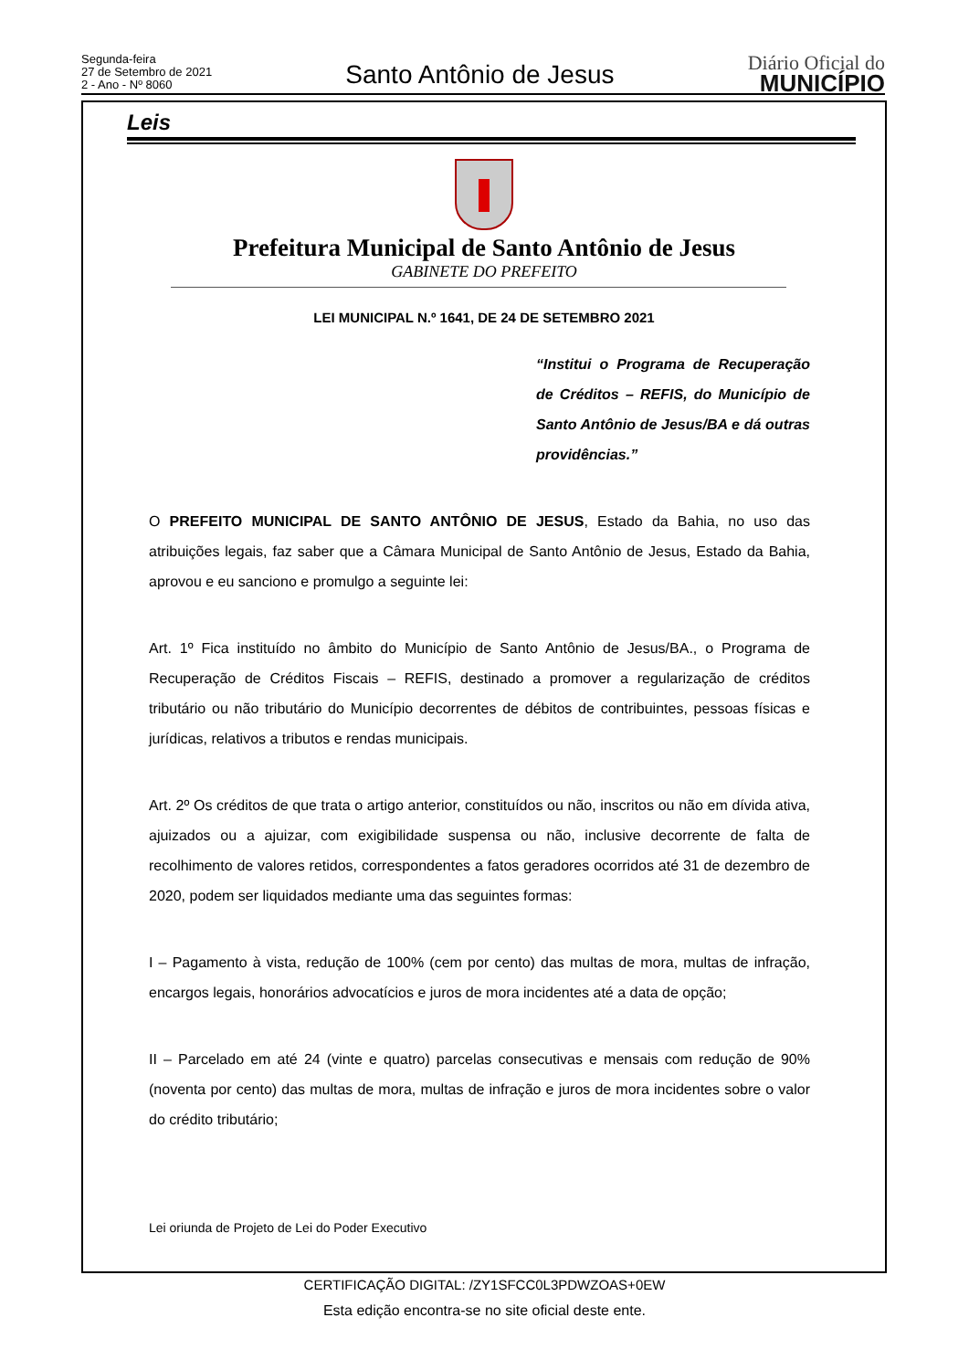Segunda-feira
27 de Setembro de 2021
2 - Ano - Nº 8060
Santo Antônio de Jesus
Diário Oficial do
MUNICÍPIO
Leis
Prefeitura Municipal de Santo Antônio de Jesus
GABINETE DO PREFEITO
LEI MUNICIPAL N.º 1641, DE 24 DE SETEMBRO 2021
“Institui o Programa de Recuperação de Créditos – REFIS, do Município de Santo Antônio de Jesus/BA e dá outras providências.”
O PREFEITO MUNICIPAL DE SANTO ANTÔNIO DE JESUS, Estado da Bahia, no uso das atribuições legais, faz saber que a Câmara Municipal de Santo Antônio de Jesus, Estado da Bahia, aprovou e eu sanciono e promulgo a seguinte lei:
Art. 1º Fica instituído no âmbito do Município de Santo Antônio de Jesus/BA., o Programa de Recuperação de Créditos Fiscais – REFIS, destinado a promover a regularização de créditos tributário ou não tributário do Município decorrentes de débitos de contribuintes, pessoas físicas e jurídicas, relativos a tributos e rendas municipais.
Art. 2º Os créditos de que trata o artigo anterior, constituídos ou não, inscritos ou não em dívida ativa, ajuizados ou a ajuizar, com exigibilidade suspensa ou não, inclusive decorrente de falta de recolhimento de valores retidos, correspondentes a fatos geradores ocorridos até 31 de dezembro de 2020, podem ser liquidados mediante uma das seguintes formas:
I – Pagamento à vista, redução de 100% (cem por cento) das multas de mora, multas de infração, encargos legais, honorários advocatícios e juros de mora incidentes até a data de opção;
II – Parcelado em até 24 (vinte e quatro) parcelas consecutivas e mensais com redução de 90% (noventa por cento) das multas de mora, multas de infração e juros de mora incidentes sobre o valor do crédito tributário;
Lei oriunda de Projeto de Lei do Poder Executivo
CERTIFICAÇÃO DIGITAL: /ZY1SFCC0L3PDWZOAS+0EW
Esta edição encontra-se no site oficial deste ente.